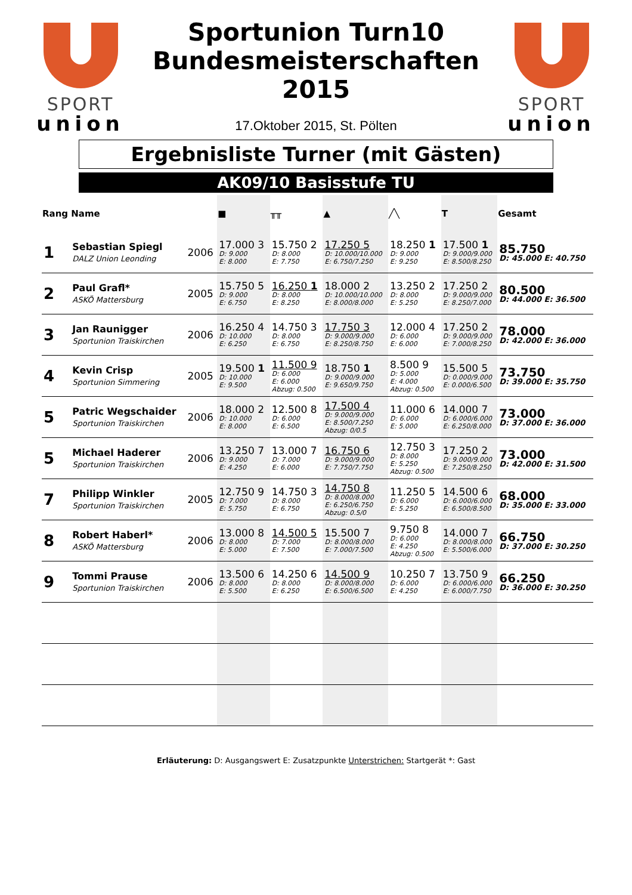SPORT
union
Sportunion Turn10
Bundesmeisterschaften
2015
17.Oktober 2015, St. Pölten
SPORT
union
Ergebnisliste Turner (mit Gästen)
AK09/10 Basisstufe TU
| Rang | Name | | ■ | ╥╥ | ▲ | ╱╲ | T | Gesamt |
| --- | --- | --- | --- | --- | --- | --- | --- | --- |
| 1 | Sebastian Spiegl DALZ Union Leonding | 2006 | 17.000 3 D: 9.000 E: 8.000 | 15.750 2 D: 8.000 E: 7.750 | 17.250 5 D: 10.000/10.000 E: 6.750/7.250 | 18.250 1 D: 9.000 E: 9.250 | 17.500 1 D: 9.000/9.000 E: 8.500/8.250 | 85.750 D: 45.000 E: 40.750 |
| 2 | Paul Grafl* ASKÖ Mattersburg | 2005 | 15.750 5 D: 9.000 E: 6.750 | 16.250 1 D: 8.000 E: 8.250 | 18.000 2 D: 10.000/10.000 E: 8.000/8.000 | 13.250 2 D: 8.000 E: 5.250 | 17.250 2 D: 9.000/9.000 E: 8.250/7.000 | 80.500 D: 44.000 E: 36.500 |
| 3 | Jan Raunigger Sportunion Traiskirchen | 2006 | 16.250 4 D: 10.000 E: 6.250 | 14.750 3 D: 8.000 E: 6.750 | 17.750 3 D: 9.000/9.000 E: 8.250/8.750 | 12.000 4 D: 6.000 E: 6.000 | 17.250 2 D: 9.000/9.000 E: 7.000/8.250 | 78.000 D: 42.000 E: 36.000 |
| 4 | Kevin Crisp Sportunion Simmering | 2005 | 19.500 1 D: 10.000 E: 9.500 | 11.500 9 D: 6.000 E: 6.000 Abzug: 0.500 | 18.750 1 D: 9.000/9.000 E: 9.650/9.750 | 8.500 9 D: 5.000 E: 4.000 Abzug: 0.500 | 15.500 5 D: 0.000/9.000 E: 0.000/6.500 | 73.750 D: 39.000 E: 35.750 |
| 5 | Patric Wegschaider Sportunion Traiskirchen | 2006 | 18.000 2 D: 10.000 E: 8.000 | 12.500 8 D: 6.000 E: 6.500 | 17.500 4 D: 9.000/9.000 E: 8.500/7.250 Abzug: 0/0.5 | 11.000 6 D: 6.000 E: 5.000 | 14.000 7 D: 6.000/6.000 E: 6.250/8.000 | 73.000 D: 37.000 E: 36.000 |
| 5 | Michael Haderer Sportunion Traiskirchen | 2006 | 13.250 7 D: 9.000 E: 4.250 | 13.000 7 D: 7.000 E: 6.000 | 16.750 6 D: 9.000/9.000 E: 7.750/7.750 | 12.750 3 D: 8.000 E: 5.250 Abzug: 0.500 | 17.250 2 D: 9.000/9.000 E: 7.250/8.250 | 73.000 D: 42.000 E: 31.500 |
| 7 | Philipp Winkler Sportunion Traiskirchen | 2005 | 12.750 9 D: 7.000 E: 5.750 | 14.750 3 D: 8.000 E: 6.750 | 14.750 8 D: 8.000/8.000 E: 6.250/6.750 Abzug: 0.5/0 | 11.250 5 D: 6.000 E: 5.250 | 14.500 6 D: 6.000/6.000 E: 6.500/8.500 | 68.000 D: 35.000 E: 33.000 |
| 8 | Robert Haberl* ASKÖ Mattersburg | 2006 | 13.000 8 D: 8.000 E: 5.000 | 14.500 5 D: 7.000 E: 7.500 | 15.500 7 D: 8.000/8.000 E: 7.000/7.500 | 9.750 8 D: 6.000 E: 4.250 Abzug: 0.500 | 14.000 7 D: 8.000/8.000 E: 5.500/6.000 | 66.750 D: 37.000 E: 30.250 |
| 9 | Tommi Prause Sportunion Traiskirchen | 2006 | 13.500 6 D: 8.000 E: 5.500 | 14.250 6 D: 8.000 E: 6.250 | 14.500 9 D: 8.000/8.000 E: 6.500/6.500 | 10.250 7 D: 6.000 E: 4.250 | 13.750 9 D: 6.000/6.000 E: 6.000/7.750 | 66.250 D: 36.000 E: 30.250 |
Erläuterung: D: Ausgangswert E: Zusatzpunkte Unterstrichen: Startgerät *: Gast